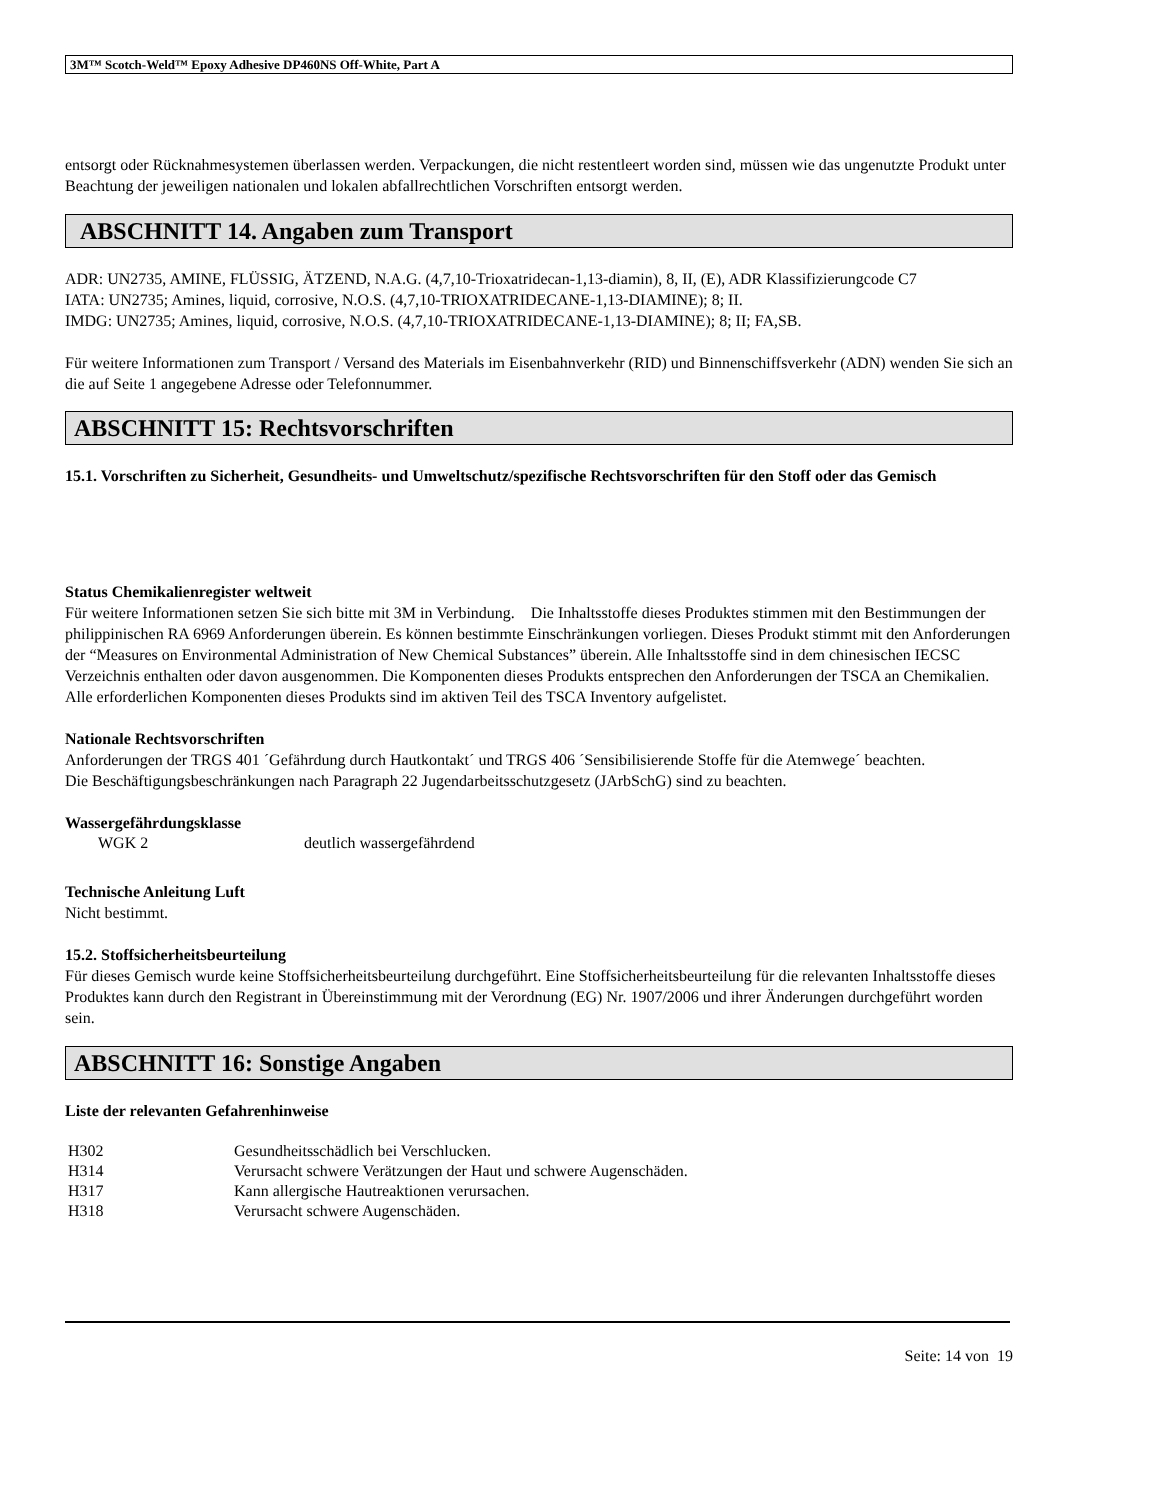3M™ Scotch-Weld™ Epoxy Adhesive DP460NS Off-White, Part A
entsorgt oder Rücknahmesystemen überlassen werden. Verpackungen, die nicht restentleert worden sind, müssen wie das ungenutzte Produkt unter Beachtung der jeweiligen nationalen und lokalen abfallrechtlichen Vorschriften entsorgt werden.
ABSCHNITT 14. Angaben zum Transport
ADR: UN2735, AMINE, FLÜSSIG, ÄTZEND, N.A.G. (4,7,10-Trioxatridecan-1,13-diamin), 8, II, (E), ADR Klassifizierungcode C7
IATA: UN2735; Amines, liquid, corrosive, N.O.S. (4,7,10-TRIOXATRIDECANE-1,13-DIAMINE); 8; II.
IMDG: UN2735; Amines, liquid, corrosive, N.O.S. (4,7,10-TRIOXATRIDECANE-1,13-DIAMINE); 8; II; FA,SB.
Für weitere Informationen zum Transport / Versand des Materials im Eisenbahnverkehr (RID) und Binnenschiffsverkehr (ADN) wenden Sie sich an die auf Seite 1 angegebene Adresse oder Telefonnummer.
ABSCHNITT 15: Rechtsvorschriften
15.1. Vorschriften zu Sicherheit, Gesundheits- und Umweltschutz/spezifische Rechtsvorschriften für den Stoff oder das Gemisch
Status Chemikalienregister weltweit
Für weitere Informationen setzen Sie sich bitte mit 3M in Verbindung. Die Inhaltsstoffe dieses Produktes stimmen mit den Bestimmungen der philippinischen RA 6969 Anforderungen überein. Es können bestimmte Einschränkungen vorliegen. Dieses Produkt stimmt mit den Anforderungen der “Measures on Environmental Administration of New Chemical Substances” überein. Alle Inhaltsstoffe sind in dem chinesischen IECSC Verzeichnis enthalten oder davon ausgenommen. Die Komponenten dieses Produkts entsprechen den Anforderungen der TSCA an Chemikalien. Alle erforderlichen Komponenten dieses Produkts sind im aktiven Teil des TSCA Inventory aufgelistet.
Nationale Rechtsvorschriften
Anforderungen der TRGS 401 ´Gefährdung durch Hautkontakt´ und TRGS 406 ´Sensibilisierende Stoffe für die Atemwege´ beachten.
Die Beschäftigungsbeschränkungen nach Paragraph 22 Jugendarbeitsschutzgesetz (JArbSchG) sind zu beachten.
Wassergefährdungsklasse
| WGK 2 | deutlich wassergefährdend |
Technische Anleitung Luft
Nicht bestimmt.
15.2. Stoffsicherheitsbeurteilung
Für dieses Gemisch wurde keine Stoffsicherheitsbeurteilung durchgeführt. Eine Stoffsicherheitsbeurteilung für die relevanten Inhaltsstoffe dieses Produktes kann durch den Registrant in Übereinstimmung mit der Verordnung (EG) Nr. 1907/2006 und ihrer Änderungen durchgeführt worden sein.
ABSCHNITT 16: Sonstige Angaben
Liste der relevanten Gefahrenhinweise
| H302 | Gesundheitsschädlich bei Verschlucken. |
| H314 | Verursacht schwere Verätzungen der Haut und schwere Augenschäden. |
| H317 | Kann allergische Hautreaktionen verursachen. |
| H318 | Verursacht schwere Augenschäden. |
Seite: 14 von 19